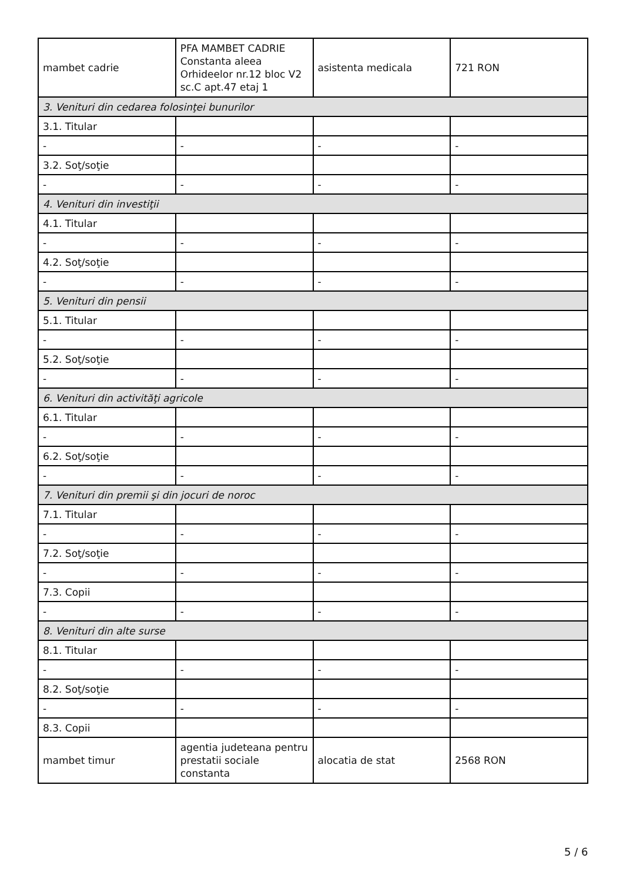| mambet cadrie | PFA MAMBET CADRIE Constanta aleea Orhideelor nr.12 bloc V2 sc.C apt.47 etaj 1 | asistenta medicala | 721 RON |
| 3. Venituri din cedarea folosinţei bunurilor | | | |
| 3.1. Titular | | | |
| - | - | - | - |
| 3.2. Soţ/soţie | | | |
| - | - | - | - |
| 4. Venituri din investiţii | | | |
| 4.1. Titular | | | |
| - | - | - | - |
| 4.2. Soţ/soţie | | | |
| - | - | - | - |
| 5. Venituri din pensii | | | |
| 5.1. Titular | | | |
| - | - | - | - |
| 5.2. Soţ/soţie | | | |
| - | - | - | - |
| 6. Venituri din activităţi agricole | | | |
| 6.1. Titular | | | |
| - | - | - | - |
| 6.2. Soţ/soţie | | | |
| - | - | - | - |
| 7. Venituri din premii şi din jocuri de noroc | | | |
| 7.1. Titular | | | |
| - | - | - | - |
| 7.2. Soţ/soţie | | | |
| - | - | - | - |
| 7.3. Copii | | | |
| - | - | - | - |
| 8. Venituri din alte surse | | | |
| 8.1. Titular | | | |
| - | - | - | - |
| 8.2. Soţ/soţie | | | |
| - | - | - | - |
| 8.3. Copii | | | |
| mambet timur | agentia judeteana pentru prestatii sociale constanta | alocatia de stat | 2568 RON |
5 / 6